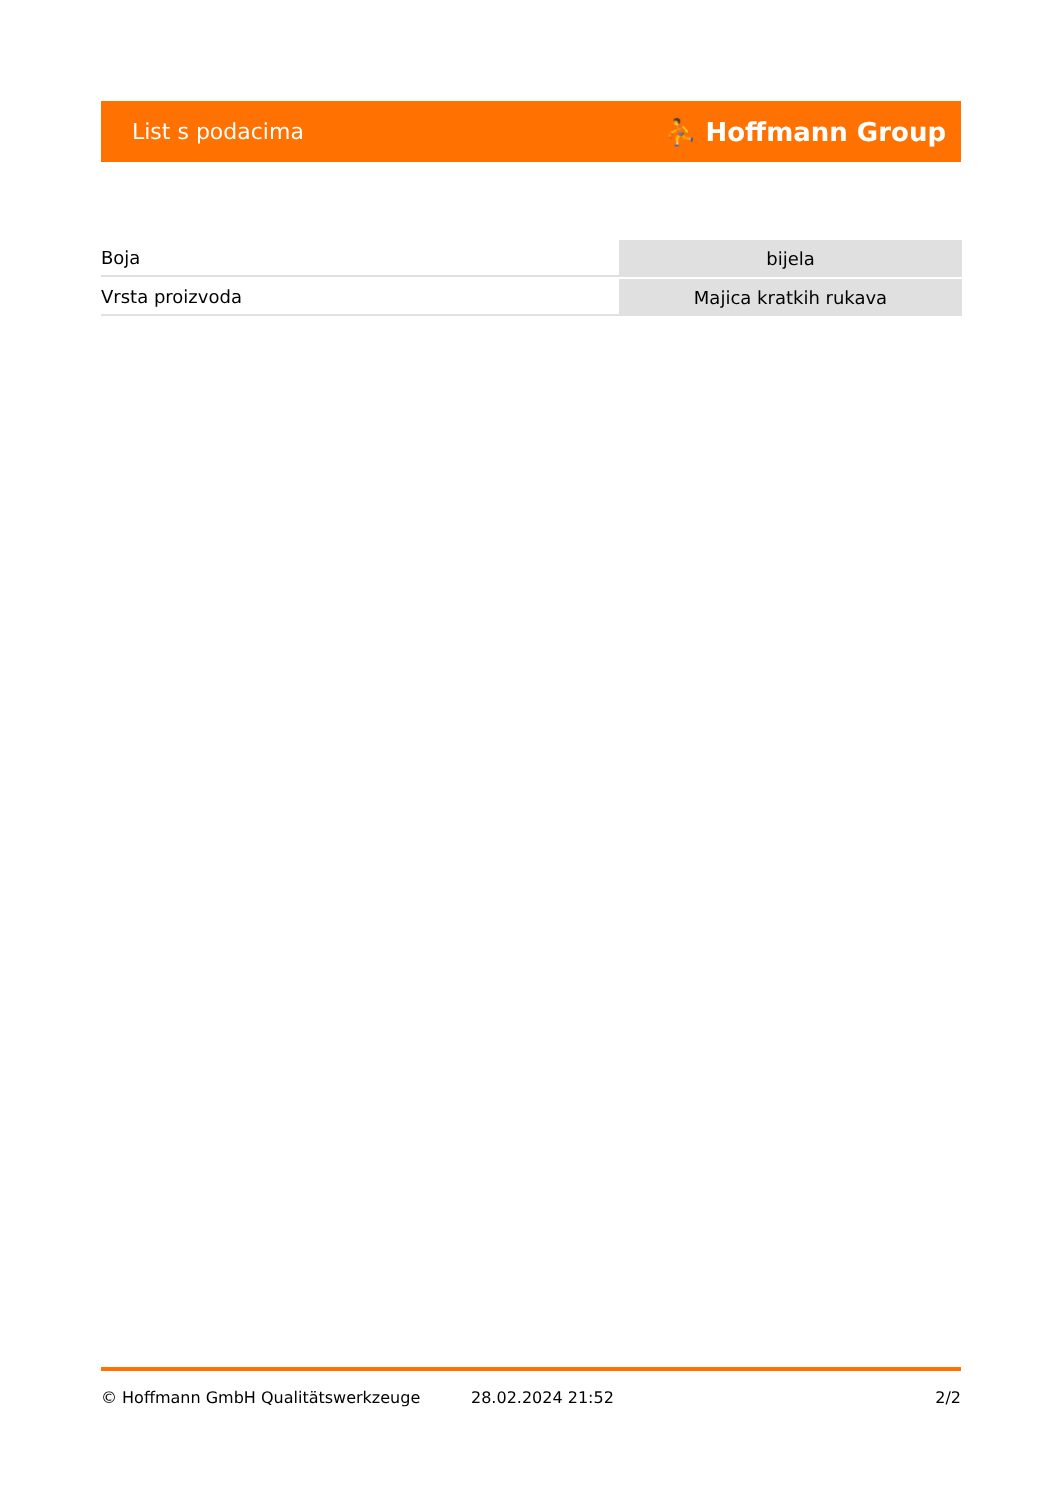List s podacima ⛹ Hoffmann Group
| Boja | bijela |
| Vrsta proizvoda | Majica kratkih rukava |
© Hoffmann GmbH Qualitätswerkzeuge 28.02.2024 21:52 2/2